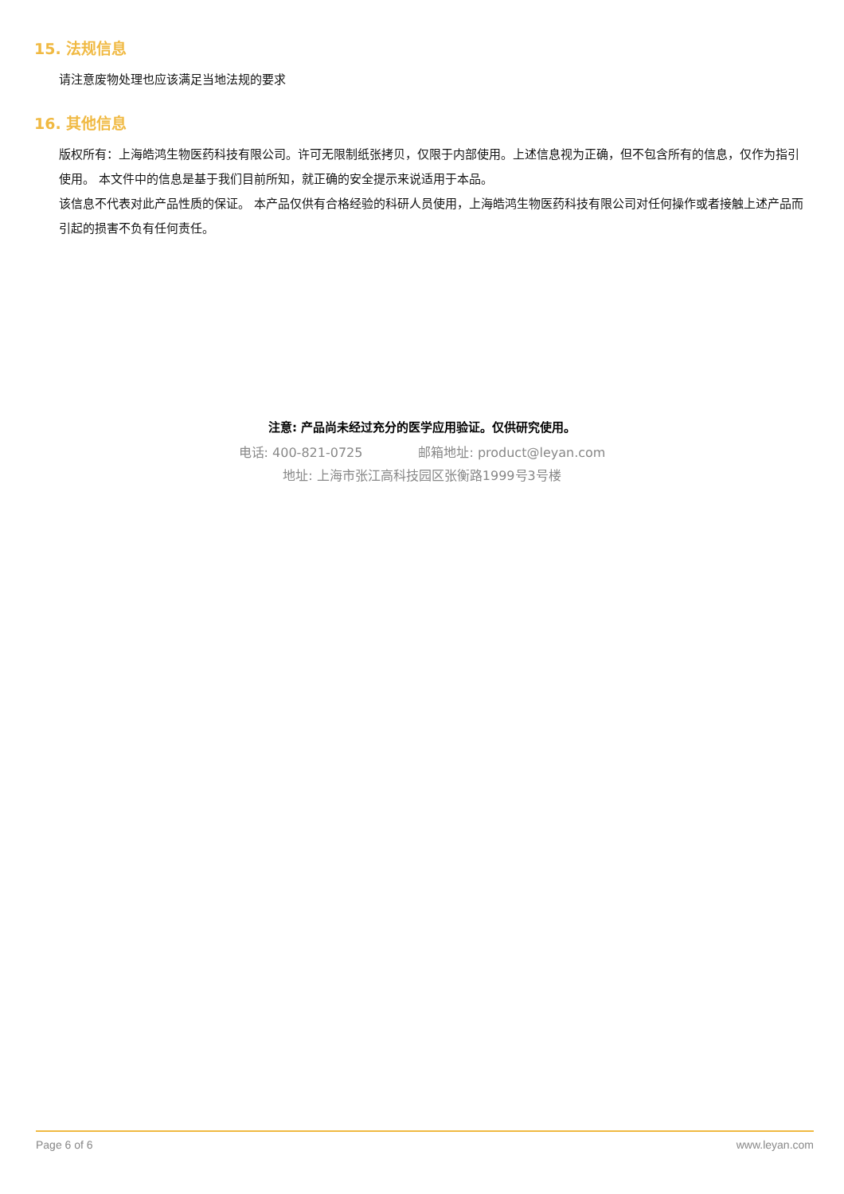15. 法规信息
请注意废物处理也应该满足当地法规的要求
16. 其他信息
版权所有：上海皓鸿生物医药科技有限公司。许可无限制纸张拷贝，仅限于内部使用。上述信息视为正确，但不包含所有的信息，仅作为指引使用。 本文件中的信息是基于我们目前所知，就正确的安全提示来说适用于本品。
该信息不代表对此产品性质的保证。 本产品仅供有合格经验的科研人员使用，上海皓鸿生物医药科技有限公司对任何操作或者接触上述产品而引起的损害不负有任何责任。
注意: 产品尚未经过充分的医学应用验证。仅供研究使用。
电话: 400-821-0725 邮箱地址: product@leyan.com
地址: 上海市张江高科技园区张衡路1999号3号楼
Page 6 of 6 www.leyan.com